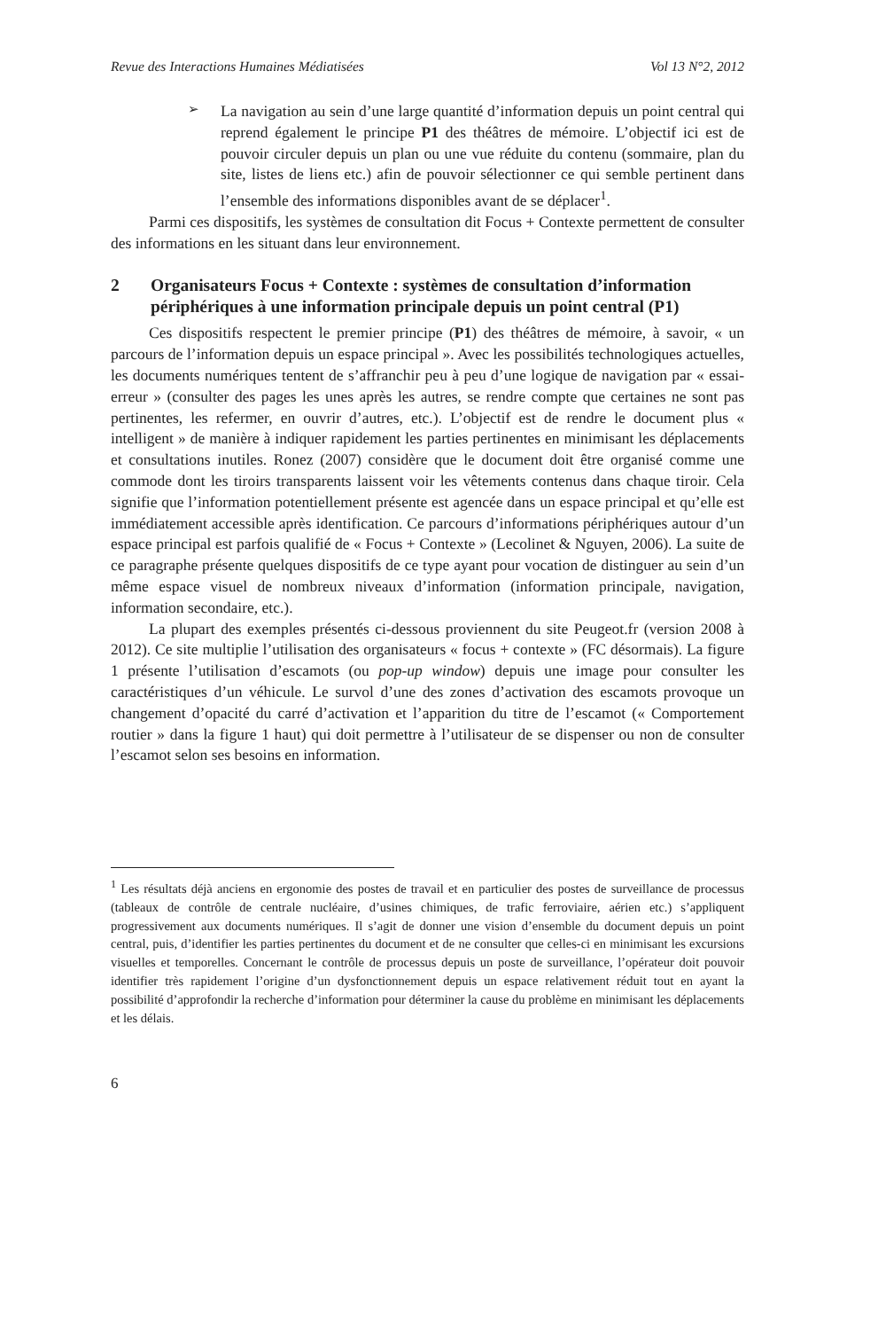Revue des Interactions Humaines Médiatisées Vol 13 N°2, 2012
➢
La navigation au sein d’une large quantité d’information depuis un point central qui reprend également le principe P1 des théâtres de mémoire. L’objectif ici est de pouvoir circuler depuis un plan ou une vue réduite du contenu (sommaire, plan du site, listes de liens etc.) afin de pouvoir sélectionner ce qui semble pertinent dans l’ensemble des informations disponibles avant de se déplacer<sup>1</sup>.
Parmi ces dispositifs, les systèmes de consultation dit Focus + Contexte permettent de consulter des informations en les situant dans leur environnement.
2 Organisateurs Focus + Contexte : systèmes de consultation d’information périphériques à une information principale depuis un point central (P1)
Ces dispositifs respectent le premier principe (P1) des théâtres de mémoire, à savoir, « un parcours de l’information depuis un espace principal ». Avec les possibilités technologiques actuelles, les documents numériques tentent de s’affranchir peu à peu d’une logique de navigation par « essai-erreur » (consulter des pages les unes après les autres, se rendre compte que certaines ne sont pas pertinentes, les refermer, en ouvrir d’autres, etc.). L’objectif est de rendre le document plus « intelligent » de manière à indiquer rapidement les parties pertinentes en minimisant les déplacements et consultations inutiles. Ronez (2007) considère que le document doit être organisé comme une commode dont les tiroirs transparents laissent voir les vêtements contenus dans chaque tiroir. Cela signifie que l’information potentiellement présente est agencée dans un espace principal et qu’elle est immédiatement accessible après identification. Ce parcours d’informations périphériques autour d’un espace principal est parfois qualifié de « Focus + Contexte » (Lecolinet & Nguyen, 2006). La suite de ce paragraphe présente quelques dispositifs de ce type ayant pour vocation de distinguer au sein d’un même espace visuel de nombreux niveaux d’information (information principale, navigation, information secondaire, etc.).
La plupart des exemples présentés ci-dessous proviennent du site Peugeot.fr (version 2008 à 2012). Ce site multiplie l’utilisation des organisateurs « focus + contexte » (FC désormais). La figure 1 présente l’utilisation d’escamots (ou pop-up window) depuis une image pour consulter les caractéristiques d’un véhicule. Le survol d’une des zones d’activation des escamots provoque un changement d’opacité du carré d’activation et l’apparition du titre de l’escamot (« Comportement routier » dans la figure 1 haut) qui doit permettre à l’utilisateur de se dispenser ou non de consulter l’escamot selon ses besoins en information.
<sup>1</sup> Les résultats déjà anciens en ergonomie des postes de travail et en particulier des postes de surveillance de processus (tableaux de contrôle de centrale nucléaire, d’usines chimiques, de trafic ferroviaire, aérien etc.) s’appliquent progressivement aux documents numériques. Il s’agit de donner une vision d’ensemble du document depuis un point central, puis, d’identifier les parties pertinentes du document et de ne consulter que celles-ci en minimisant les excursions visuelles et temporelles. Concernant le contrôle de processus depuis un poste de surveillance, l’opérateur doit pouvoir identifier très rapidement l’origine d’un dysfonctionnement depuis un espace relativement réduit tout en ayant la possibilité d’approfondir la recherche d’information pour déterminer la cause du problème en minimisant les déplacements et les délais.
6